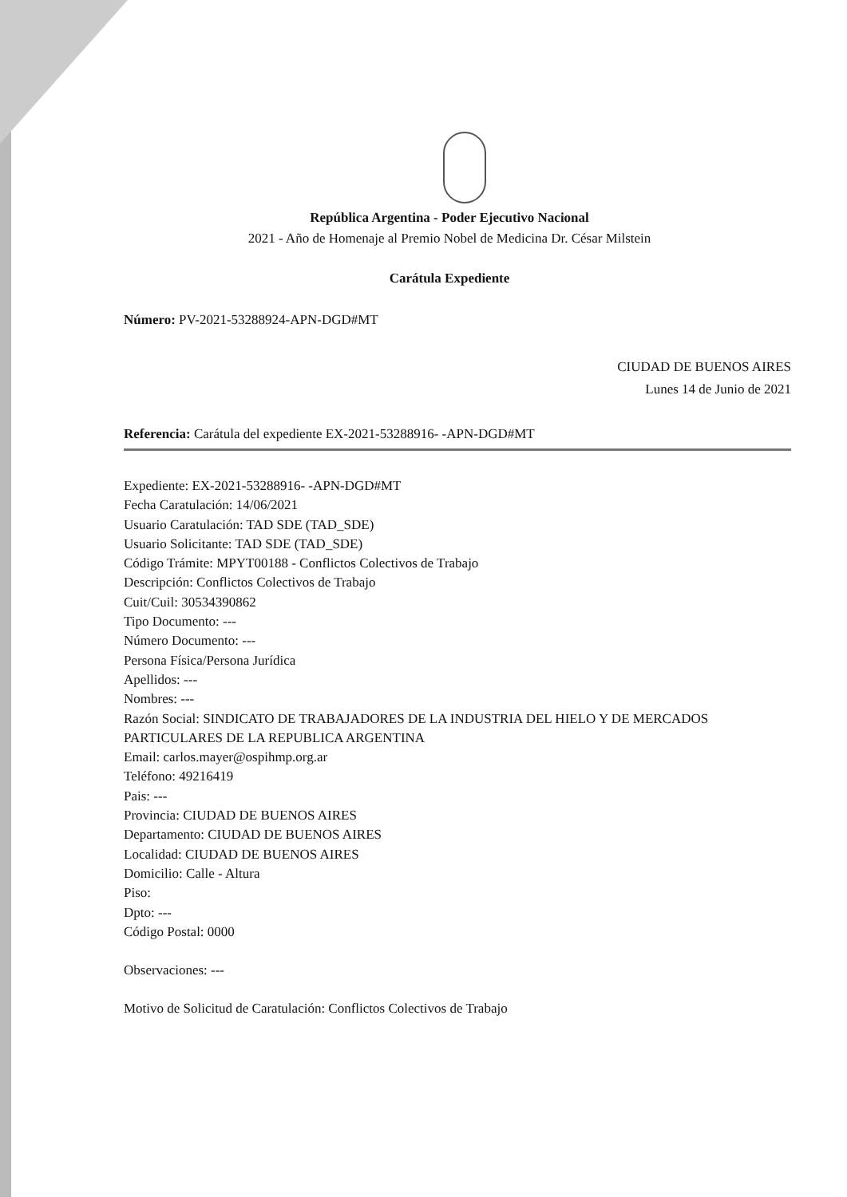República Argentina - Poder Ejecutivo Nacional
2021 - Año de Homenaje al Premio Nobel de Medicina Dr. César Milstein
Carátula Expediente
Número: PV-2021-53288924-APN-DGD#MT
CIUDAD DE BUENOS AIRES
Lunes 14 de Junio de 2021
Referencia: Carátula del expediente EX-2021-53288916- -APN-DGD#MT
Expediente: EX-2021-53288916- -APN-DGD#MT
Fecha Caratulación: 14/06/2021
Usuario Caratulación: TAD SDE (TAD_SDE)
Usuario Solicitante: TAD SDE (TAD_SDE)
Código Trámite: MPYT00188 - Conflictos Colectivos de Trabajo
Descripción: Conflictos Colectivos de Trabajo
Cuit/Cuil: 30534390862
Tipo Documento: ---
Número Documento: ---
Persona Física/Persona Jurídica
Apellidos: ---
Nombres: ---
Razón Social: SINDICATO DE TRABAJADORES DE LA INDUSTRIA DEL HIELO Y DE MERCADOS PARTICULARES DE LA REPUBLICA ARGENTINA
Email: carlos.mayer@ospihmp.org.ar
Teléfono: 49216419
Pais: ---
Provincia: CIUDAD DE BUENOS AIRES
Departamento: CIUDAD DE BUENOS AIRES
Localidad: CIUDAD DE BUENOS AIRES
Domicilio: Calle - Altura
Piso:
Dpto: ---
Código Postal: 0000
Observaciones: ---
Motivo de Solicitud de Caratulación: Conflictos Colectivos de Trabajo